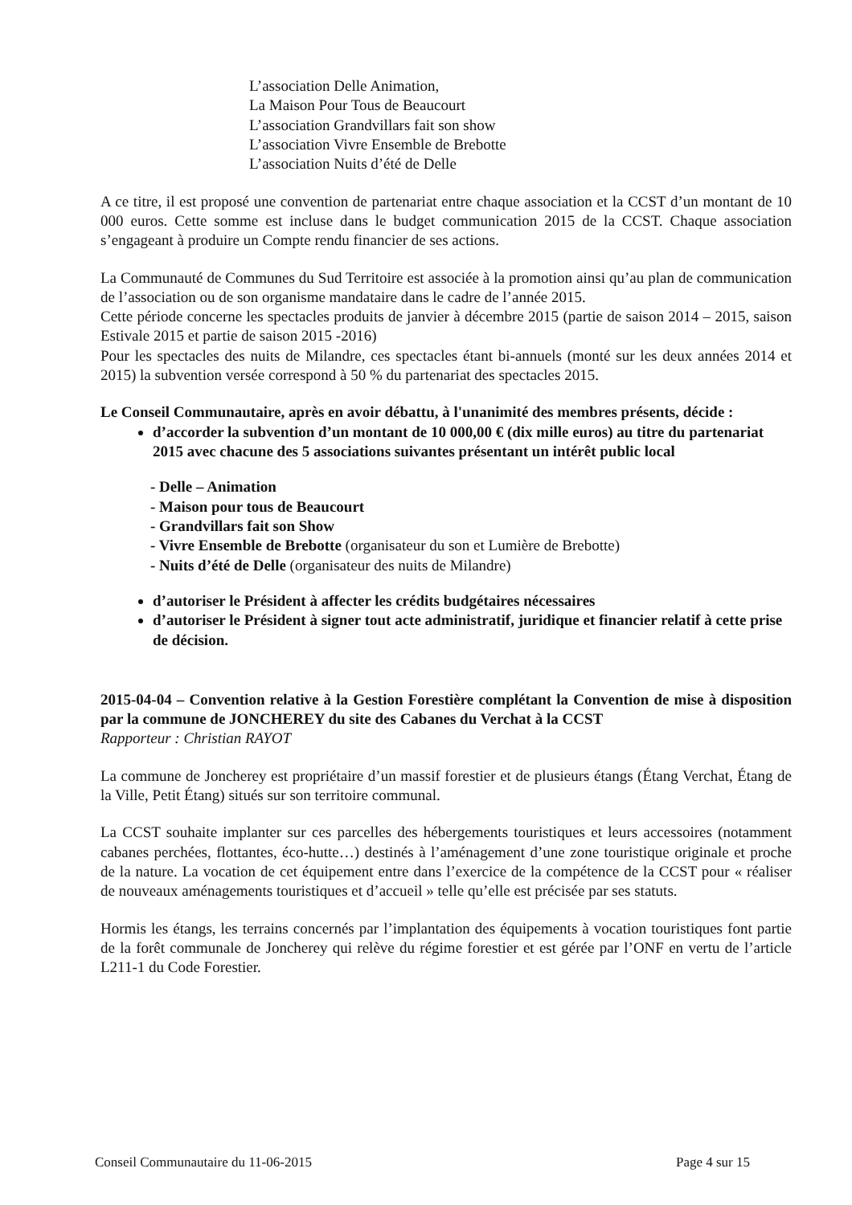L’association Delle Animation,
La Maison Pour Tous de Beaucourt
L’association Grandvillars fait son show
L’association Vivre Ensemble de Brebotte
L’association Nuits d’été de Delle
A ce titre, il est proposé une convention de partenariat entre chaque association et la CCST d’un montant de 10 000 euros. Cette somme est incluse dans le budget communication 2015 de la CCST. Chaque association s’engageant à produire un Compte rendu financier de ses actions.
La Communauté de Communes du Sud Territoire est associée à la promotion ainsi qu’au plan de communication de l’association ou de son organisme mandataire dans le cadre de l’année 2015.
Cette période concerne les spectacles produits de janvier à décembre 2015 (partie de saison 2014 – 2015, saison Estivale 2015 et partie de saison 2015 -2016)
Pour les spectacles des nuits de Milandre, ces spectacles étant bi-annuels (monté sur les deux années 2014 et 2015) la subvention versée correspond à 50 % du partenariat des spectacles 2015.
Le Conseil Communautaire, après en avoir débattu, à l'unanimité des membres présents, décide :
d’accorder la subvention d’un montant de 10 000,00 € (dix mille euros) au titre du partenariat 2015 avec chacune des 5 associations suivantes présentant un intérêt public local
- Delle – Animation
- Maison pour tous de Beaucourt
- Grandvillars fait son Show
- Vivre Ensemble de Brebotte (organisateur du son et Lumière de Brebotte)
- Nuits d’été de Delle (organisateur des nuits de Milandre)
d’autoriser le Président à affecter les crédits budgétaires nécessaires
d’autoriser le Président à signer tout acte administratif, juridique et financier relatif à cette prise de décision.
2015-04-04 – Convention relative à la Gestion Forestière complétant la Convention de mise à disposition par la commune de JONCHEREY du site des Cabanes du Verchat à la CCST
Rapporteur : Christian RAYOT
La commune de Joncherey est propriétaire d’un massif forestier et de plusieurs étangs (Étang Verchat, Étang de la Ville, Petit Étang) situés sur son territoire communal.
La CCST souhaite implanter sur ces parcelles des hébergements touristiques et leurs accessoires (notamment cabanes perchées, flottantes, éco-hutte…) destinés à l’aménagement d’une zone touristique originale et proche de la nature. La vocation de cet équipement entre dans l’exercice de la compétence de la CCST pour « réaliser de nouveaux aménagements touristiques et d’accueil » telle qu’elle est précisée par ses statuts.
Hormis les étangs, les terrains concernés par l’implantation des équipements à vocation touristiques font partie de la forêt communale de Joncherey qui relève du régime forestier et est gérée par l’ONF en vertu de l’article L211-1 du Code Forestier.
Conseil Communautaire du 11-06-2015 Page 4 sur 15